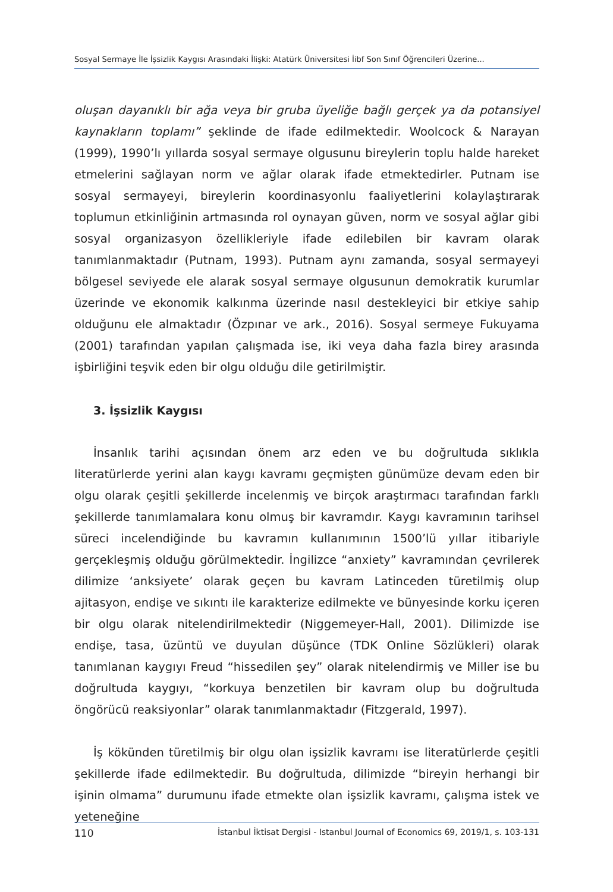Sosyal Sermaye İle İşsizlik Kaygısı Arasındaki İlişki: Atatürk Üniversitesi İibf Son Sınıf Öğrencileri Üzerine...
oluşan dayanıklı bir ağa veya bir gruba üyeliğe bağlı gerçek ya da potansiyel kaynakların toplamı” şeklinde de ifade edilmektedir. Woolcock & Narayan (1999), 1990’lı yıllarda sosyal sermaye olgusunu bireylerin toplu halde hareket etmelerini sağlayan norm ve ağlar olarak ifade etmektedirler. Putnam ise sosyal sermayeyi, bireylerin koordinasyonlu faaliyetlerini kolaylaştırarak toplumun etkinliğinin artmasında rol oynayan güven, norm ve sosyal ağlar gibi sosyal organizasyon özellikleriyle ifade edilebilen bir kavram olarak tanımlanmaktadır (Putnam, 1993). Putnam aynı zamanda, sosyal sermayeyi bölgesel seviyede ele alarak sosyal sermaye olgusunun demokratik kurumlar üzerinde ve ekonomik kalkınma üzerinde nasıl destekleyici bir etkiye sahip olduğunu ele almaktadır (Özpınar ve ark., 2016). Sosyal sermeye Fukuyama (2001) tarafından yapılan çalışmada ise, iki veya daha fazla birey arasında işbirliğini teşvik eden bir olgu olduğu dile getirilmiştir.
3. İşsizlik Kaygısı
İnsanlık tarihi açısından önem arz eden ve bu doğrultuda sıklıkla literatürlerde yerini alan kaygı kavramı geçmişten günümüze devam eden bir olgu olarak çeşitli şekillerde incelenmiş ve birçok araştırmacı tarafından farklı şekillerde tanımlamalara konu olmuş bir kavramdır. Kaygı kavramının tarihsel süreci incelendiğinde bu kavramın kullanımının 1500’lü yıllar itibariyle gerçekleşmiş olduğu görülmektedir. İngilizce “anxiety” kavramından çevrilerek dilimize ‘anksiyete’ olarak geçen bu kavram Latinceden türetilmiş olup ajitasyon, endişe ve sıkıntı ile karakterize edilmekte ve bünyesinde korku içeren bir olgu olarak nitelendirilmektedir (Niggemeyer-Hall, 2001). Dilimizde ise endişe, tasa, üzüntü ve duyulan düşünce (TDK Online Sözlükleri) olarak tanımlanan kaygıyı Freud “hissedilen şey” olarak nitelendirmiş ve Miller ise bu doğrultuda kaygıyı, “korkuya benzetilen bir kavram olup bu doğrultuda öngörücü reaksiyonlar” olarak tanımlanmaktadır (Fitzgerald, 1997).
İş kökünden türetilmiş bir olgu olan işsizlik kavramı ise literatürlerde çeşitli şekillerde ifade edilmektedir. Bu doğrultuda, dilimizde “bireyin herhangi bir işinin olmama” durumunu ifade etmekte olan işsizlik kavramı, çalışma istek ve yeteneğine
110 İstanbul İktisat Dergisi - Istanbul Journal of Economics 69, 2019/1, s. 103-131